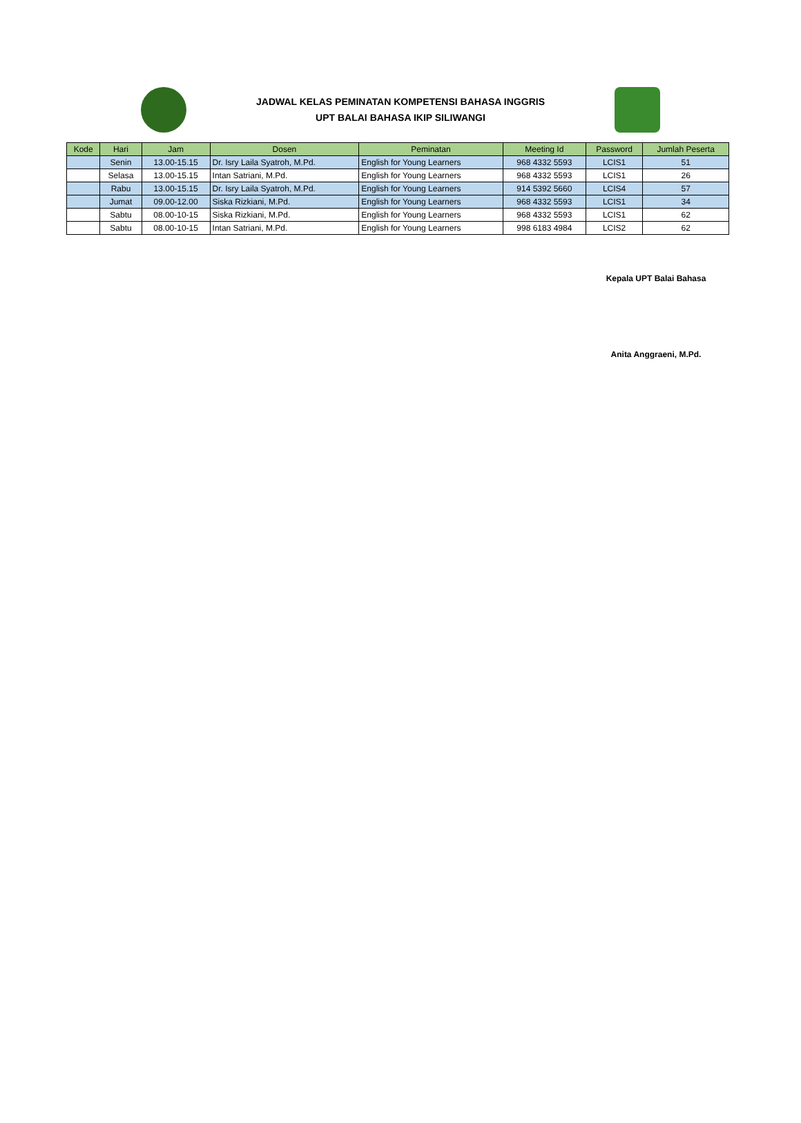JADWAL KELAS PEMINATAN KOMPETENSI BAHASA INGGRIS
UPT BALAI BAHASA IKIP SILIWANGI
| Kode | Hari | Jam | Dosen | Peminatan | Meeting Id | Password | Jumlah Peserta |
| --- | --- | --- | --- | --- | --- | --- | --- |
| | Senin | 13.00-15.15 | Dr. Isry Laila Syatroh, M.Pd. | English for Young Learners | 968 4332 5593 | LCIS1 | 51 |
| | Selasa | 13.00-15.15 | Intan Satriani, M.Pd. | English for Young Learners | 968 4332 5593 | LCIS1 | 26 |
| | Rabu | 13.00-15.15 | Dr. Isry Laila Syatroh, M.Pd. | English for Young Learners | 914 5392 5660 | LCIS4 | 57 |
| | Jumat | 09.00-12.00 | Siska Rizkiani, M.Pd. | English for Young Learners | 968 4332 5593 | LCIS1 | 34 |
| | Sabtu | 08.00-10-15 | Siska Rizkiani, M.Pd. | English for Young Learners | 968 4332 5593 | LCIS1 | 62 |
| | Sabtu | 08.00-10-15 | Intan Satriani, M.Pd. | English for Young Learners | 998 6183 4984 | LCIS2 | 62 |
Kepala UPT Balai Bahasa
Anita Anggraeni, M.Pd.